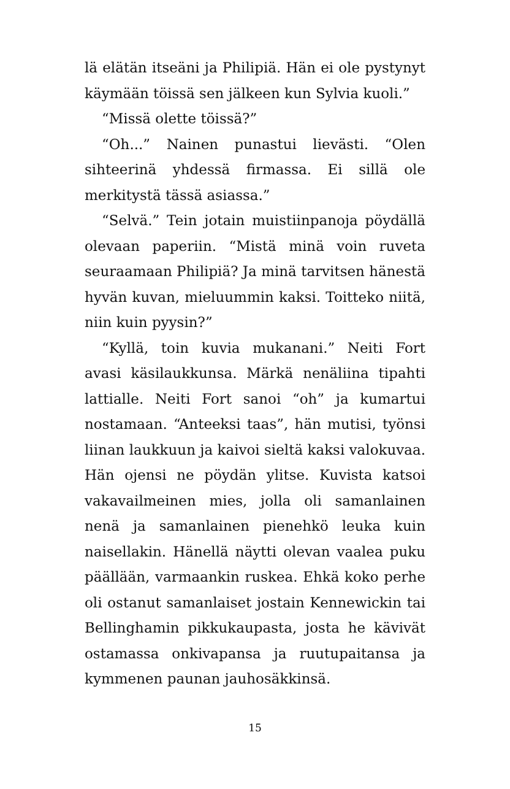lä elätän itseäni ja Philipiä. Hän ei ole pystynyt käymään töissä sen jälkeen kun Sylvia kuoli.”
“Missä olette töissä?”
“Oh...” Nainen punastui lievästi. “Olen sihteerinä yhdessä firmassa. Ei sillä ole merkitystä tässä asiassa.”
“Selvä.” Tein jotain muistiinpanoja pöydällä olevaan paperiin. “Mistä minä voin ruveta seuraamaan Philipiä? Ja minä tarvitsen hänestä hyvän kuvan, mieluummin kaksi. Toitteko niitä, niin kuin pyysin?”
“Kyllä, toin kuvia mukanani.” Neiti Fort avasi käsilaukkunsa. Märkä nenäliina tipahti lattialle. Neiti Fort sanoi “oh” ja kumartui nostamaan. “Anteeksi taas”, hän mutisi, työnsi liinan laukkuun ja kaivoi sieltä kaksi valokuvaa. Hän ojensi ne pöydän ylitse. Kuvista katsoi vakavailmeinen mies, jolla oli samanlainen nenä ja samanlainen pienehkö leuka kuin naisellakin. Hänellä näytti olevan vaalea puku päällään, varmaankin ruskea. Ehkä koko perhe oli ostanut samanlaiset jostain Kennewickin tai Bellinghamin pikkukaupasta, josta he kävivät ostamassa onkivapansa ja ruutupaitansa ja kymmenen paunan jauhosäkkinsä.
15